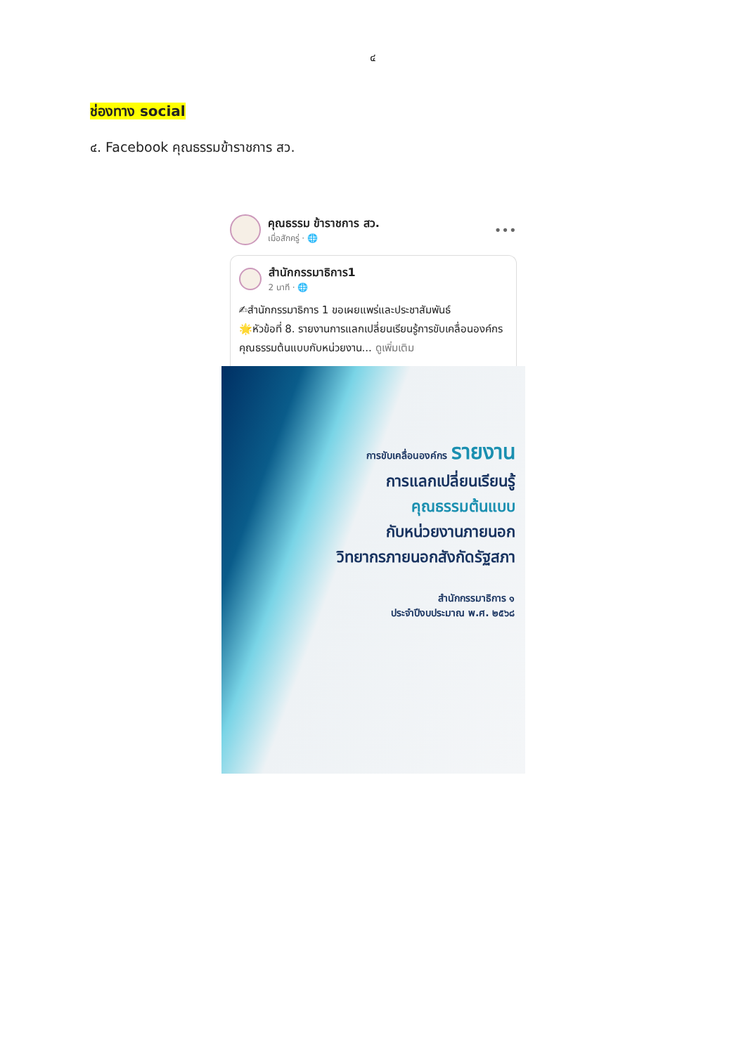๔
ช่องทาง social
๔. Facebook คุณธรรมข้าราชการ สว.
คุณธรรม ข้าราชการ สว.
เมื่อสักครู่ · 🌐
•••
สำนักกรรมาธิการ1
2 นาที · 🌐
✍สำนักกรรมาธิการ 1 ขอเผยแพร่และประชาสัมพันธ์
🌟หัวข้อที่ 8. รายงานการแลกเปลี่ยนเรียนรู้การขับเคลื่อนองค์กรคุณธรรมต้นแบบกับหน่วยงาน... ดูเพิ่มเติม
การขับเคลื่อนองค์กร รายงาน
การแลกเปลี่ยนเรียนรู้
คุณธรรมต้นแบบ
กับหน่วยงานภายนอก
วิทยากรภายนอกสังกัดรัฐสภา
สำนักกรรมาธิการ ๑
ประจำปีงบประมาณ พ.ศ. ๒๕๖๘